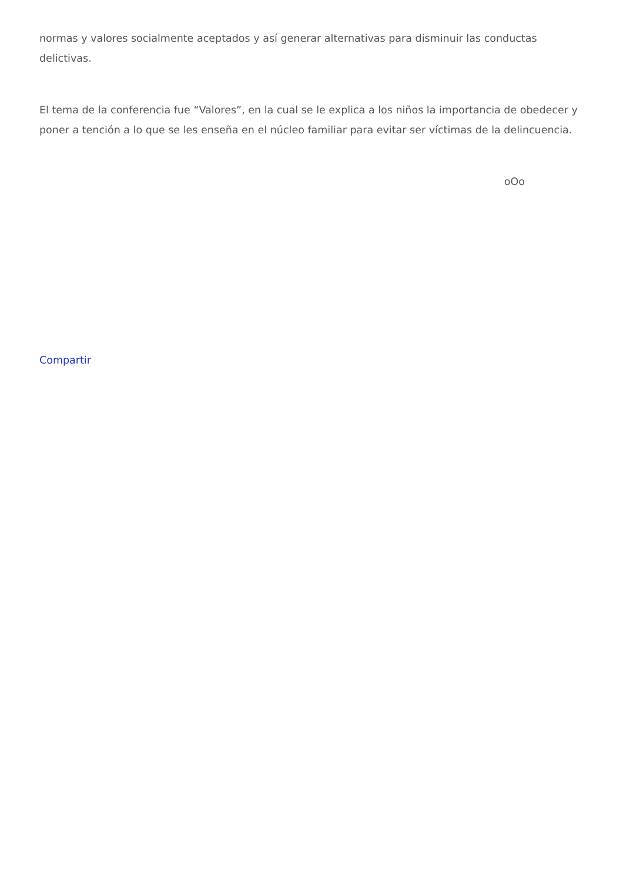normas y valores socialmente aceptados y así generar alternativas para disminuir las conductas delictivas.
El tema de la conferencia fue “Valores”, en la cual se le explica a los niños la importancia de obedecer y poner a tención a lo que se les enseña en el núcleo familiar para evitar ser víctimas de la delincuencia.
oOo
Compartir